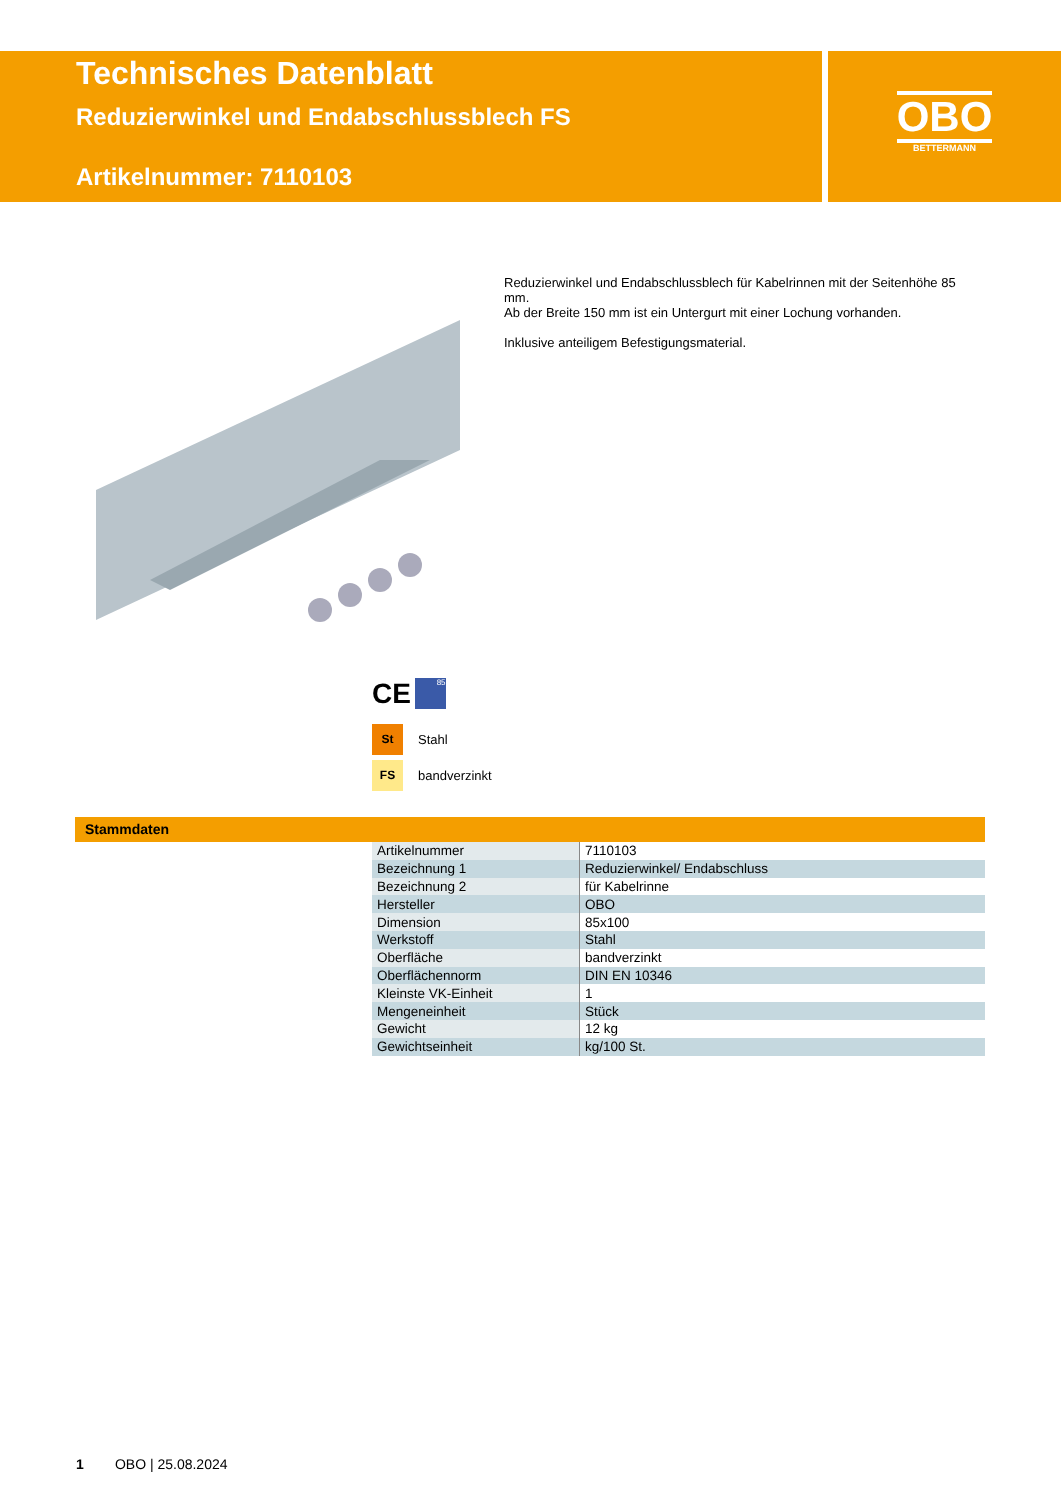Technisches Datenblatt
Reduzierwinkel und Endabschlussblech FS
Artikelnummer: 7110103
OBO
BETTERMANN
Reduzierwinkel und Endabschlussblech für Kabelrinnen mit der Seitenhöhe 85 mm.
Ab der Breite 150 mm ist ein Untergurt mit einer Lochung vorhanden.
Inklusive anteiligem Befestigungsmaterial.
CE 85
St Stahl
FS bandverzinkt
Stammdaten
| Artikelnummer | 7110103 |
| Bezeichnung 1 | Reduzierwinkel/ Endabschluss |
| Bezeichnung 2 | für Kabelrinne |
| Hersteller | OBO |
| Dimension | 85x100 |
| Werkstoff | Stahl |
| Oberfläche | bandverzinkt |
| Oberflächennorm | DIN EN 10346 |
| Kleinste VK-Einheit | 1 |
| Mengeneinheit | Stück |
| Gewicht | 12 kg |
| Gewichtseinheit | kg/100 St. |
1 OBO | 25.08.2024